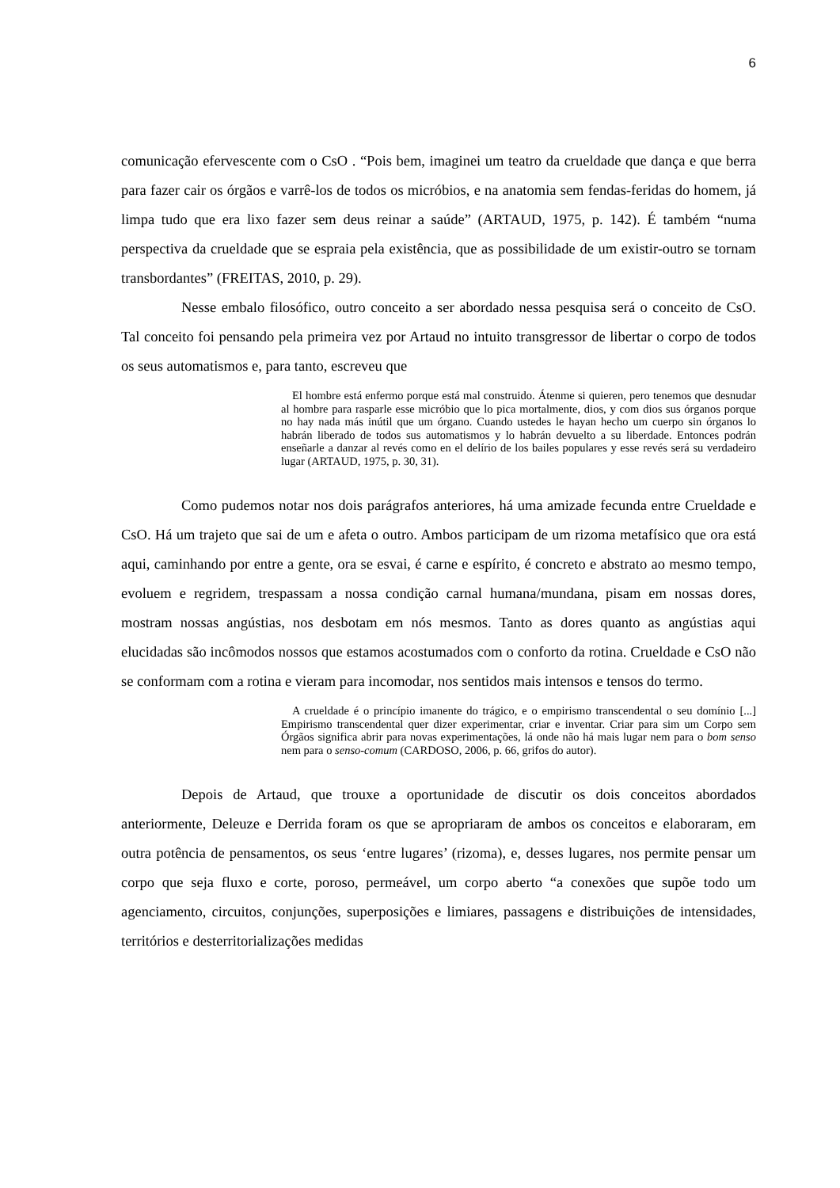6
comunicação efervescente com o CsO . “Pois bem, imaginei um teatro da crueldade que dança e que berra para fazer cair os órgãos e varrê-los de todos os micróbios, e na anatomia sem fendas-feridas do homem, já limpa tudo que era lixo fazer sem deus reinar a saúde” (ARTAUD, 1975, p. 142). É também “numa perspectiva da crueldade que se espraia pela existência, que as possibilidade de um existir-outro se tornam transbordantes” (FREITAS, 2010, p. 29).
Nesse embalo filosófico, outro conceito a ser abordado nessa pesquisa será o conceito de CsO. Tal conceito foi pensando pela primeira vez por Artaud no intuito transgressor de libertar o corpo de todos os seus automatismos e, para tanto, escreveu que
El hombre está enfermo porque está mal construido. Átenme si quieren, pero tenemos que desnudar al hombre para rasparle esse micróbio que lo pica mortalmente, dios, y com dios sus órganos porque no hay nada más inútil que um órgano. Cuando ustedes le hayan hecho um cuerpo sin órganos lo habrán liberado de todos sus automatismos y lo habrán devuelto a su liberdade. Entonces podrán enseñarle a danzar al revés como en el delírio de los bailes populares y esse revés será su verdadeiro lugar (ARTAUD, 1975, p. 30, 31).
Como pudemos notar nos dois parágrafos anteriores, há uma amizade fecunda entre Crueldade e CsO. Há um trajeto que sai de um e afeta o outro. Ambos participam de um rizoma metafísico que ora está aqui, caminhando por entre a gente, ora se esvai, é carne e espírito, é concreto e abstrato ao mesmo tempo, evoluem e regridem, trespassam a nossa condição carnal humana/mundana, pisam em nossas dores, mostram nossas angústias, nos desbotam em nós mesmos. Tanto as dores quanto as angústias aqui elucidadas são incômodos nossos que estamos acostumados com o conforto da rotina. Crueldade e CsO não se conformam com a rotina e vieram para incomodar, nos sentidos mais intensos e tensos do termo.
A crueldade é o princípio imanente do trágico, e o empirismo transcendental o seu domínio [...] Empirismo transcendental quer dizer experimentar, criar e inventar. Criar para sim um Corpo sem Órgãos significa abrir para novas experimentações, lá onde não há mais lugar nem para o bom senso nem para o senso-comum (CARDOSO, 2006, p. 66, grifos do autor).
Depois de Artaud, que trouxe a oportunidade de discutir os dois conceitos abordados anteriormente, Deleuze e Derrida foram os que se apropriaram de ambos os conceitos e elaboraram, em outra potência de pensamentos, os seus ‘entre lugares’ (rizoma), e, desses lugares, nos permite pensar um corpo que seja fluxo e corte, poroso, permeável, um corpo aberto “a conexões que supõe todo um agenciamento, circuitos, conjunções, superposições e limiares, passagens e distribuições de intensidades, territórios e desterritorializações medidas